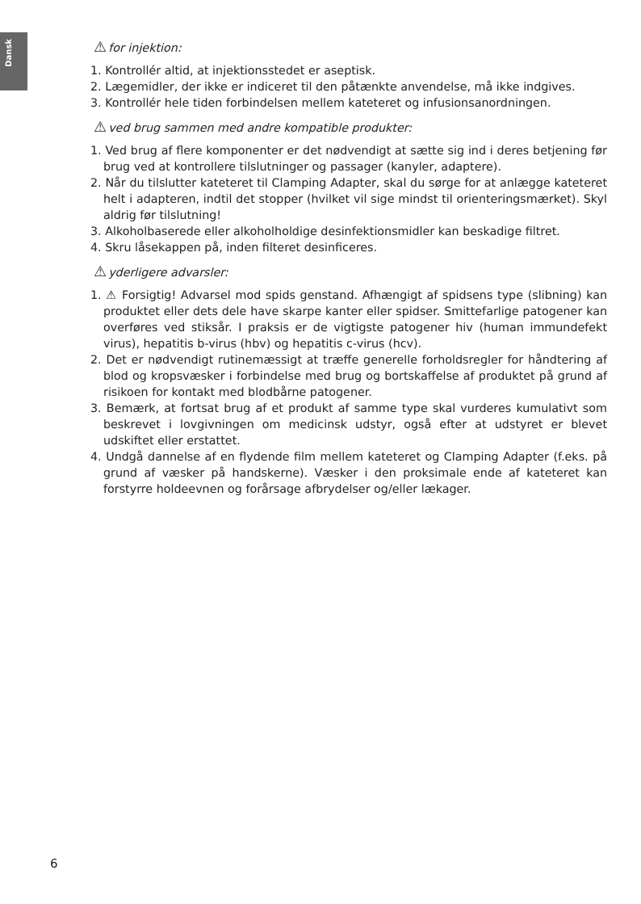Dansk
⚠for injektion:
1. Kontrollér altid, at injektionsstedet er aseptisk.
2. Lægemidler, der ikke er indiceret til den påtænkte anvendelse, må ikke indgives.
3. Kontrollér hele tiden forbindelsen mellem kateteret og infusionsanordningen.
⚠ved brug sammen med andre kompatible produkter:
1. Ved brug af flere komponenter er det nødvendigt at sætte sig ind i deres betjening før brug ved at kontrollere tilslutninger og passager (kanyler, adaptere).
2. Når du tilslutter kateteret til Clamping Adapter, skal du sørge for at anlægge kateteret helt i adapteren, indtil det stopper (hvilket vil sige mindst til orienteringsmærket). Skyl aldrig før tilslutning!
3. Alkoholbaserede eller alkoholholdige desinfektionsmidler kan beskadige filtret.
4. Skru låsekappen på, inden filteret desinficeres.
⚠yderligere advarsler:
1. ⚠ Forsigtig! Advarsel mod spids genstand. Afhængigt af spidsens type (slibning) kan produktet eller dets dele have skarpe kanter eller spidser. Smittefarlige patogener kan overføres ved stiksår. I praksis er de vigtigste patogener hiv (human immundefekt virus), hepatitis b-virus (hbv) og hepatitis c-virus (hcv).
2. Det er nødvendigt rutinemæssigt at træffe generelle forholdsregler for håndtering af blod og kropsvæsker i forbindelse med brug og bortskaffelse af produktet på grund af risikoen for kontakt med blodbårne patogener.
3. Bemærk, at fortsat brug af et produkt af samme type skal vurderes kumulativt som beskrevet i lovgivningen om medicinsk udstyr, også efter at udstyret er blevet udskiftet eller erstattet.
4. Undgå dannelse af en flydende film mellem kateteret og Clamping Adapter (f.eks. på grund af væsker på handskerne). Væsker i den proksimale ende af kateteret kan forstyrre holdeevnen og forårsage afbrydelser og/eller lækager.
6